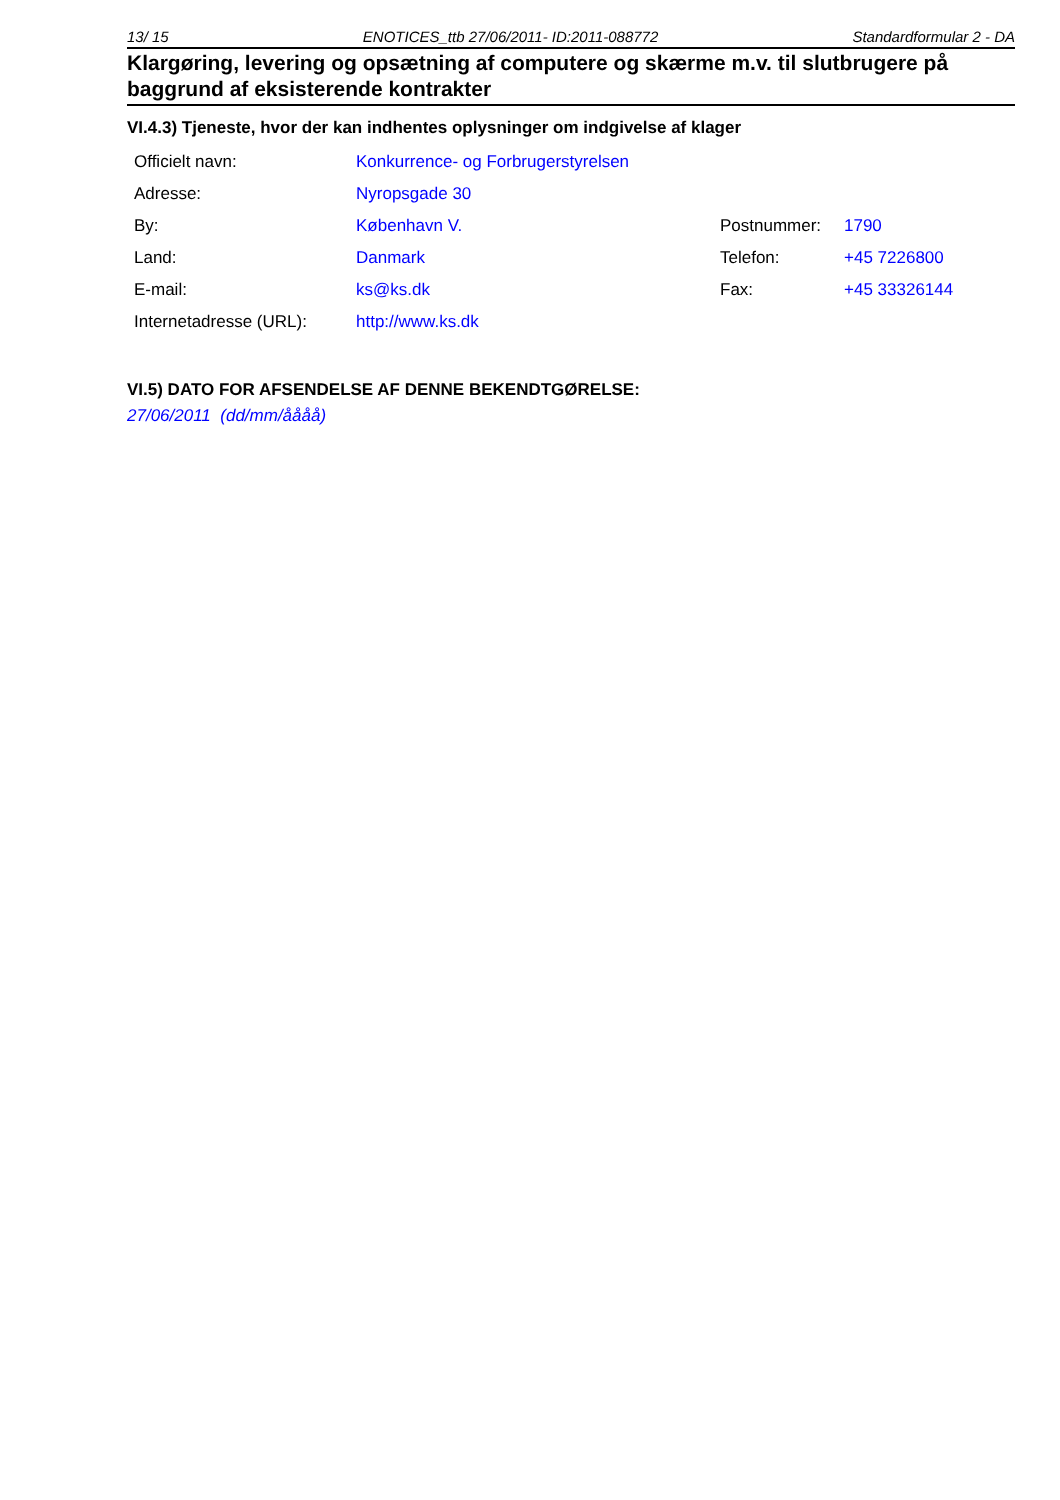13/ 15 ENOTICES_ttb 27/06/2011- ID:2011-088772 Standardformular 2 - DA
Klargøring, levering og opsætning af computere og skærme m.v. til slutbrugere på baggrund af eksisterende kontrakter
VI.4.3) Tjeneste, hvor der kan indhentes oplysninger om indgivelse af klager
| Officielt navn: | Konkurrence- og Forbrugerstyrelsen | | |
| Adresse: | Nyropsgade 30 | | |
| By: | København V. | Postnummer: | 1790 |
| Land: | Danmark | Telefon: | +45 7226800 |
| E-mail: | ks@ks.dk | Fax: | +45 33326144 |
| Internetadresse (URL): | http://www.ks.dk | | |
VI.5) DATO FOR AFSENDELSE AF DENNE BEKENDTGØRELSE:
27/06/2011 (dd/mm/åååå)